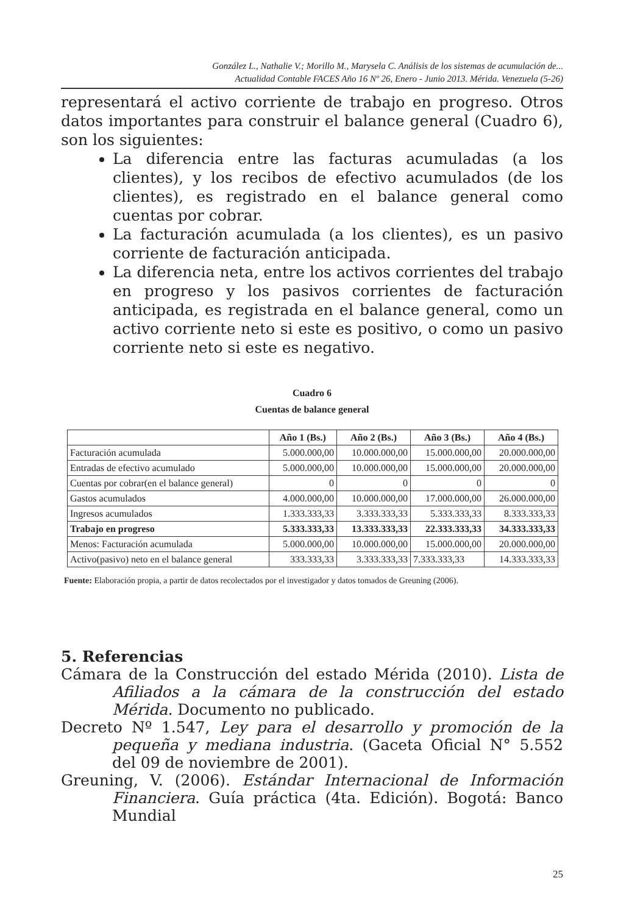González L., Nathalie V.; Morillo M., Marysela C. Análisis de los sistemas de acumulación de...
Actualidad Contable FACES Año 16 Nº 26, Enero - Junio 2013. Mérida. Venezuela (5-26)
representará el activo corriente de trabajo en progreso. Otros datos importantes para construir el balance general (Cuadro 6), son los siguientes:
La diferencia entre las facturas acumuladas (a los clientes), y los recibos de efectivo acumulados (de los clientes), es registrado en el balance general como cuentas por cobrar.
La facturación acumulada (a los clientes), es un pasivo corriente de facturación anticipada.
La diferencia neta, entre los activos corrientes del trabajo en progreso y los pasivos corrientes de facturación anticipada, es registrada en el balance general, como un activo corriente neto si este es positivo, o como un pasivo corriente neto si este es negativo.
Cuadro 6
Cuentas de balance general
| | Año 1 (Bs.) | Año 2 (Bs.) | Año 3 (Bs.) | Año 4 (Bs.) |
| --- | --- | --- | --- | --- |
| Facturación acumulada | 5.000.000,00 | 10.000.000,00 | 15.000.000,00 | 20.000.000,00 |
| Entradas de efectivo acumulado | 5.000.000,00 | 10.000.000,00 | 15.000.000,00 | 20.000.000,00 |
| Cuentas por cobrar(en el balance general) | 0 | 0 | 0 | 0 |
| Gastos acumulados | 4.000.000,00 | 10.000.000,00 | 17.000.000,00 | 26.000.000,00 |
| Ingresos acumulados | 1.333.333,33 | 3.333.333,33 | 5.333.333,33 | 8.333.333,33 |
| Trabajo en progreso | 5.333.333,33 | 13.333.333,33 | 22.333.333,33 | 34.333.333,33 |
| Menos: Facturación acumulada | 5.000.000,00 | 10.000.000,00 | 15.000.000,00 | 20.000.000,00 |
| Activo(pasivo) neto en el balance general | 333.333,33 | 3.333.333,33 | 7.333.333,33 | 14.333.333,33 |
Fuente: Elaboración propia, a partir de datos recolectados por el investigador y datos tomados de Greuning (2006).
5. Referencias
Cámara de la Construcción del estado Mérida (2010). Lista de Afiliados a la cámara de la construcción del estado Mérida. Documento no publicado.
Decreto Nº 1.547, Ley para el desarrollo y promoción de la pequeña y mediana industria. (Gaceta Oficial N° 5.552 del 09 de noviembre de 2001).
Greuning, V. (2006). Estándar Internacional de Información Financiera. Guía práctica (4ta. Edición). Bogotá: Banco Mundial
25